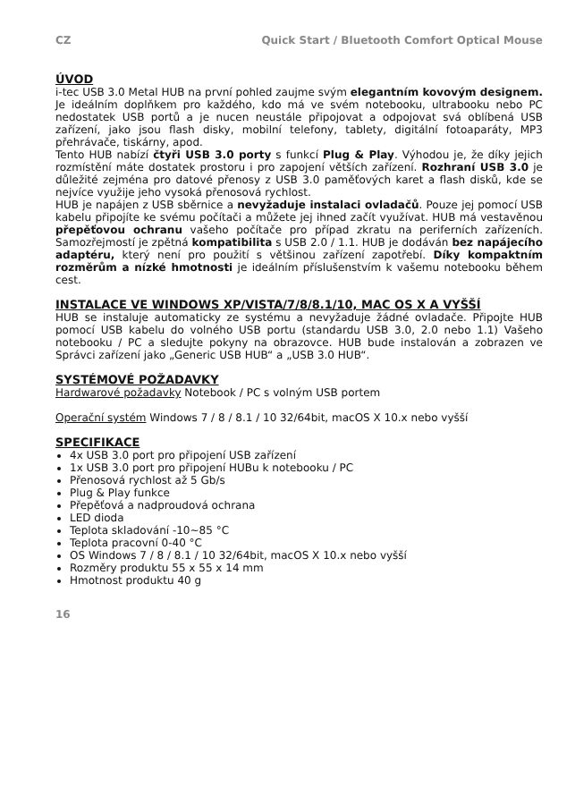CZ Quick Start / Bluetooth Comfort Optical Mouse
ÚVOD
i-tec USB 3.0 Metal HUB na první pohled zaujme svým elegantním kovovým designem. Je ideálním doplňkem pro každého, kdo má ve svém notebooku, ultrabooku nebo PC nedostatek USB portů a je nucen neustále připojovat a odpojovat svá oblíbená USB zařízení, jako jsou flash disky, mobilní telefony, tablety, digitální fotoaparáty, MP3 přehrávače, tiskárny, apod.
Tento HUB nabízí čtyři USB 3.0 porty s funkcí Plug & Play. Výhodou je, že díky jejich rozmístění máte dostatek prostoru i pro zapojení větších zařízení. Rozhraní USB 3.0 je důležité zejména pro datové přenosy z USB 3.0 paměťových karet a flash disků, kde se nejvíce využije jeho vysoká přenosová rychlost.
HUB je napájen z USB sběrnice a nevyžaduje instalaci ovladačů. Pouze jej pomocí USB kabelu připojíte ke svému počítači a můžete jej ihned začít využívat. HUB má vestavěnou přepěťovou ochranu vašeho počítače pro případ zkratu na periferních zařízeních. Samozřejmostí je zpětná kompatibilita s USB 2.0 / 1.1. HUB je dodáván bez napájecího adaptéru, který není pro použití s většinou zařízení zapotřebí. Díky kompaktním rozměrům a nízké hmotnosti je ideálním příslušenstvím k vašemu notebooku během cest.
INSTALACE VE WINDOWS XP/VISTA/7/8/8.1/10, MAC OS X A VYŠŠÍ
HUB se instaluje automaticky ze systému a nevyžaduje žádné ovladače. Připojte HUB pomocí USB kabelu do volného USB portu (standardu USB 3.0, 2.0 nebo 1.1) Vašeho notebooku / PC a sledujte pokyny na obrazovce. HUB bude instalován a zobrazen ve Správci zařízení jako „Generic USB HUB“ a „USB 3.0 HUB“.
SYSTÉMOVÉ POŽADAVKY
Hardwarové požadavky Notebook / PC s volným USB portem
Operační systém Windows 7 / 8 / 8.1 / 10 32/64bit, macOS X 10.x nebo vyšší
SPECIFIKACE
4x USB 3.0 port pro připojení USB zařízení
1x USB 3.0 port pro připojení HUBu k notebooku / PC
Přenosová rychlost až 5 Gb/s
Plug & Play funkce
Přepěťová a nadproudová ochrana
LED dioda
Teplota skladování -10~85 °C
Teplota pracovní 0-40 °C
OS Windows 7 / 8 / 8.1 / 10 32/64bit, macOS X 10.x nebo vyšší
Rozměry produktu 55 x 55 x 14 mm
Hmotnost produktu 40 g
16